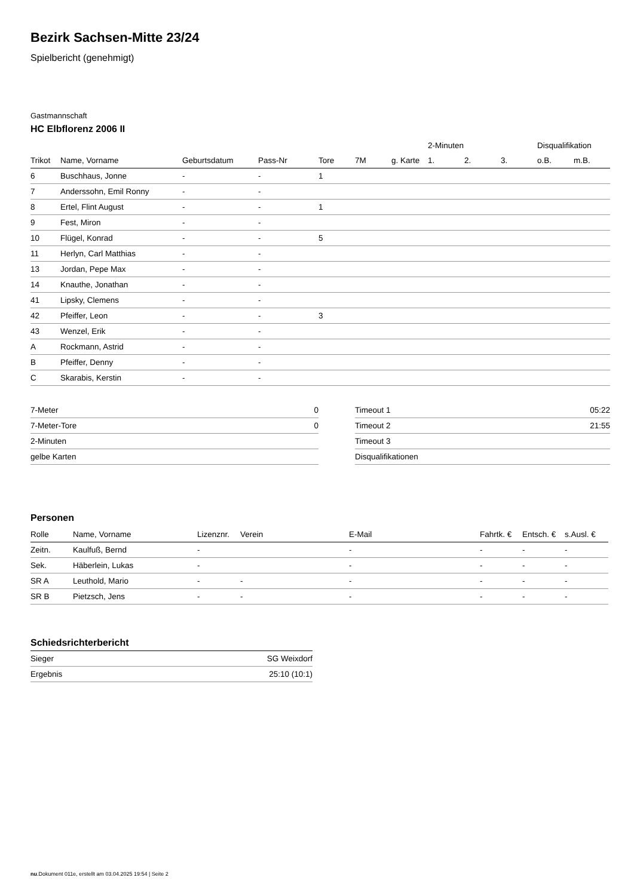Bezirk Sachsen-Mitte 23/24
Spielbericht (genehmigt)
Gastmannschaft
HC Elbflorenz 2006 II
| | | | | | | | 2-Minuten | | | Disqualifikation | |
| --- | --- | --- | --- | --- | --- | --- | --- | --- | --- | --- | --- |
| Trikot | Name, Vorname | Geburtsdatum | Pass-Nr | Tore | 7M | g. Karte | 1. | 2. | 3. | o.B. | m.B. |
| 6 | Buschhaus, Jonne | - | - | 1 | | | | | | | |
| 7 | Anderssohn, Emil Ronny | - | - | | | | | | | | |
| 8 | Ertel, Flint August | - | - | 1 | | | | | | | |
| 9 | Fest, Miron | - | - | | | | | | | | |
| 10 | Flügel, Konrad | - | - | 5 | | | | | | | |
| 11 | Herlyn, Carl Matthias | - | - | | | | | | | | |
| 13 | Jordan, Pepe Max | - | - | | | | | | | | |
| 14 | Knauthe, Jonathan | - | - | | | | | | | | |
| 41 | Lipsky, Clemens | - | - | | | | | | | | |
| 42 | Pfeiffer, Leon | - | - | 3 | | | | | | | |
| 43 | Wenzel, Erik | - | - | | | | | | | | |
| A | Rockmann, Astrid | - | - | | | | | | | | |
| B | Pfeiffer, Denny | - | - | | | | | | | | |
| C | Skarabis, Kerstin | - | - | | | | | | | | |
| 7-Meter | 0 |
| 7-Meter-Tore | 0 |
| 2-Minuten | |
| gelbe Karten | |
| Timeout 1 | 05:22 |
| Timeout 2 | 21:55 |
| Timeout 3 | |
| Disqualifikationen | |
Personen
| Rolle | Name, Vorname | Lizenznr. | Verein | E-Mail | Fahrtk. € | Entsch. € | s.Ausl. € |
| --- | --- | --- | --- | --- | --- | --- | --- |
| Zeitn. | Kaulfuß, Bernd | - | | - | - | - | - |
| Sek. | Häberlein, Lukas | - | | - | - | - | - |
| SR A | Leuthold, Mario | - | - | - | - | - | - |
| SR B | Pietzsch, Jens | - | - | - | - | - | - |
Schiedsrichterbericht
| Sieger | SG Weixdorf |
| Ergebnis | 25:10 (10:1) |
nu.Dokument 011e, erstellt am 03.04.2025 19:54 | Seite 2